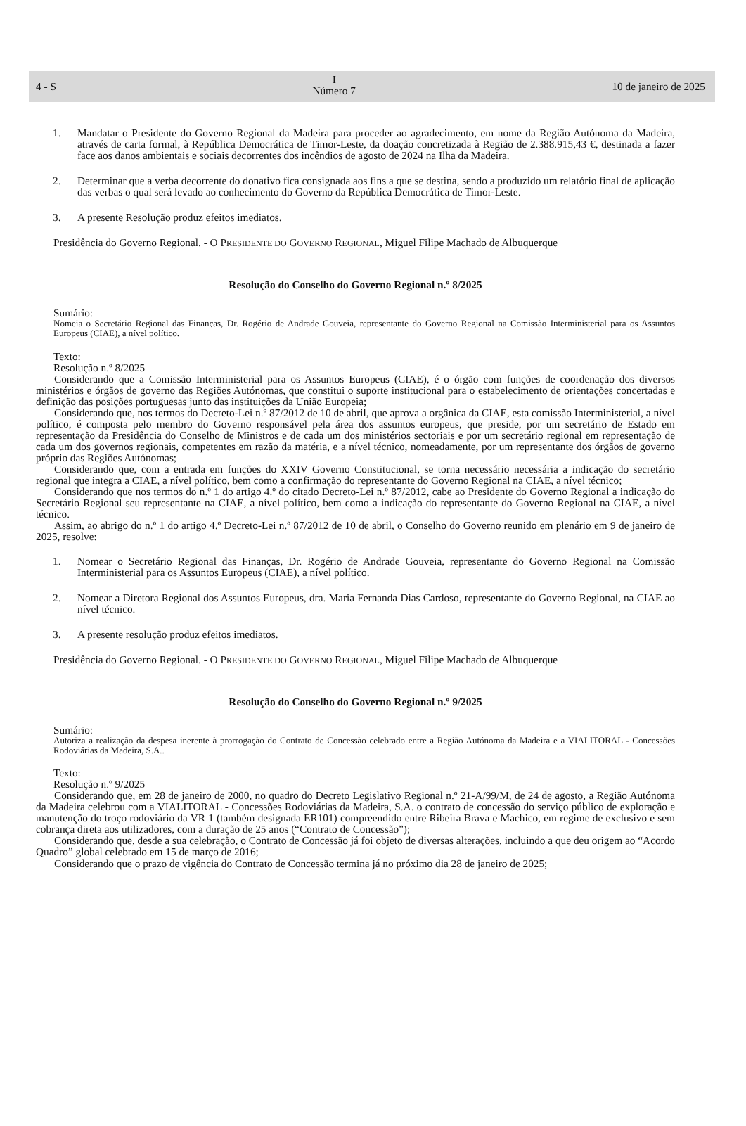4 - S
I
Número 7
10 de janeiro de 2025
1. Mandatar o Presidente do Governo Regional da Madeira para proceder ao agradecimento, em nome da Região Autónoma da Madeira, através de carta formal, à República Democrática de Timor-Leste, da doação concretizada à Região de 2.388.915,43 €, destinada a fazer face aos danos ambientais e sociais decorrentes dos incêndios de agosto de 2024 na Ilha da Madeira.
2. Determinar que a verba decorrente do donativo fica consignada aos fins a que se destina, sendo a produzido um relatório final de aplicação das verbas o qual será levado ao conhecimento do Governo da República Democrática de Timor-Leste.
3. A presente Resolução produz efeitos imediatos.
Presidência do Governo Regional. - O PRESIDENTE DO GOVERNO REGIONAL, Miguel Filipe Machado de Albuquerque
Resolução do Conselho do Governo Regional n.º 8/2025
Sumário:
Nomeia o Secretário Regional das Finanças, Dr. Rogério de Andrade Gouveia, representante do Governo Regional na Comissão Interministerial para os Assuntos Europeus (CIAE), a nível político.
Texto:
Resolução n.º 8/2025
Considerando que a Comissão Interministerial para os Assuntos Europeus (CIAE), é o órgão com funções de coordenação dos diversos ministérios e órgãos de governo das Regiões Autónomas, que constitui o suporte institucional para o estabelecimento de orientações concertadas e definição das posições portuguesas junto das instituições da União Europeia;
Considerando que, nos termos do Decreto-Lei n.º 87/2012 de 10 de abril, que aprova a orgânica da CIAE, esta comissão Interministerial, a nível político, é composta pelo membro do Governo responsável pela área dos assuntos europeus, que preside, por um secretário de Estado em representação da Presidência do Conselho de Ministros e de cada um dos ministérios sectoriais e por um secretário regional em representação de cada um dos governos regionais, competentes em razão da matéria, e a nível técnico, nomeadamente, por um representante dos órgãos de governo próprio das Regiões Autónomas;
Considerando que, com a entrada em funções do XXIV Governo Constitucional, se torna necessário necessária a indicação do secretário regional que integra a CIAE, a nível político, bem como a confirmação do representante do Governo Regional na CIAE, a nível técnico;
Considerando que nos termos do n.º 1 do artigo 4.º do citado Decreto-Lei n.º 87/2012, cabe ao Presidente do Governo Regional a indicação do Secretário Regional seu representante na CIAE, a nível político, bem como a indicação do representante do Governo Regional na CIAE, a nível técnico.
Assim, ao abrigo do n.º 1 do artigo 4.º Decreto-Lei n.º 87/2012 de 10 de abril, o Conselho do Governo reunido em plenário em 9 de janeiro de 2025, resolve:
1. Nomear o Secretário Regional das Finanças, Dr. Rogério de Andrade Gouveia, representante do Governo Regional na Comissão Interministerial para os Assuntos Europeus (CIAE), a nível político.
2. Nomear a Diretora Regional dos Assuntos Europeus, dra. Maria Fernanda Dias Cardoso, representante do Governo Regional, na CIAE ao nível técnico.
3. A presente resolução produz efeitos imediatos.
Presidência do Governo Regional. - O PRESIDENTE DO GOVERNO REGIONAL, Miguel Filipe Machado de Albuquerque
Resolução do Conselho do Governo Regional n.º 9/2025
Sumário:
Autoriza a realização da despesa inerente à prorrogação do Contrato de Concessão celebrado entre a Região Autónoma da Madeira e a VIALITORAL - Concessões Rodoviárias da Madeira, S.A..
Texto:
Resolução n.º 9/2025
Considerando que, em 28 de janeiro de 2000, no quadro do Decreto Legislativo Regional n.º 21-A/99/M, de 24 de agosto, a Região Autónoma da Madeira celebrou com a VIALITORAL - Concessões Rodoviárias da Madeira, S.A. o contrato de concessão do serviço público de exploração e manutenção do troço rodoviário da VR 1 (também designada ER101) compreendido entre Ribeira Brava e Machico, em regime de exclusivo e sem cobrança direta aos utilizadores, com a duração de 25 anos (“Contrato de Concessão”);
Considerando que, desde a sua celebração, o Contrato de Concessão já foi objeto de diversas alterações, incluindo a que deu origem ao “Acordo Quadro” global celebrado em 15 de março de 2016;
Considerando que o prazo de vigência do Contrato de Concessão termina já no próximo dia 28 de janeiro de 2025;